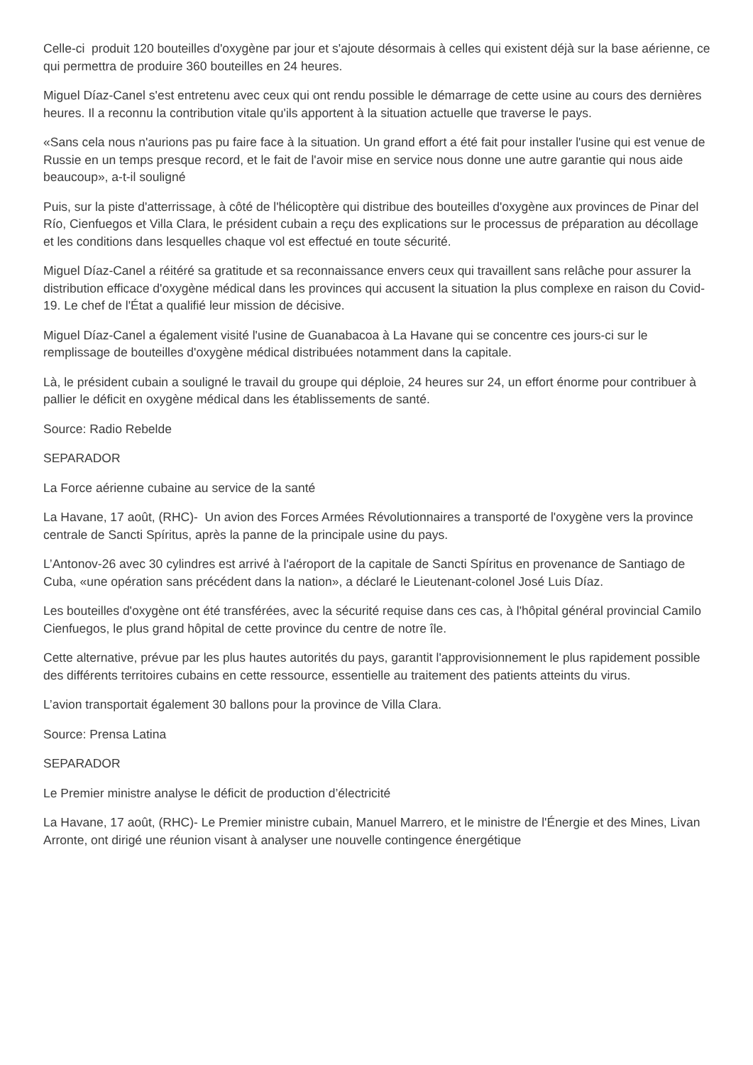Celle-ci produit 120 bouteilles d'oxygène par jour et s'ajoute désormais à celles qui existent déjà sur la base aérienne, ce qui permettra de produire 360 bouteilles en 24 heures.
Miguel Díaz-Canel s'est entretenu avec ceux qui ont rendu possible le démarrage de cette usine au cours des dernières heures. Il a reconnu la contribution vitale qu'ils apportent à la situation actuelle que traverse le pays.
«Sans cela nous n'aurions pas pu faire face à la situation. Un grand effort a été fait pour installer l'usine qui est venue de Russie en un temps presque record, et le fait de l'avoir mise en service nous donne une autre garantie qui nous aide beaucoup», a-t-il souligné
Puis, sur la piste d'atterrissage, à côté de l'hélicoptère qui distribue des bouteilles d'oxygène aux provinces de Pinar del Río, Cienfuegos et Villa Clara, le président cubain a reçu des explications sur le processus de préparation au décollage et les conditions dans lesquelles chaque vol est effectué en toute sécurité.
Miguel Díaz-Canel a réitéré sa gratitude et sa reconnaissance envers ceux qui travaillent sans relâche pour assurer la distribution efficace d'oxygène médical dans les provinces qui accusent la situation la plus complexe en raison du Covid-19. Le chef de l'État a qualifié leur mission de décisive.
Miguel Díaz-Canel a également visité l'usine de Guanabacoa à La Havane qui se concentre ces jours-ci sur le remplissage de bouteilles d'oxygène médical distribuées notamment dans la capitale.
Là, le président cubain a souligné le travail du groupe qui déploie, 24 heures sur 24, un effort énorme pour contribuer à pallier le déficit en oxygène médical dans les établissements de santé.
Source: Radio Rebelde
SEPARADOR
La Force aérienne cubaine au service de la santé
La Havane, 17 août, (RHC)- Un avion des Forces Armées Révolutionnaires a transporté de l'oxygène vers la province centrale de Sancti Spíritus, après la panne de la principale usine du pays.
L’Antonov-26 avec 30 cylindres est arrivé à l'aéroport de la capitale de Sancti Spíritus en provenance de Santiago de Cuba, «une opération sans précédent dans la nation», a déclaré le Lieutenant-colonel José Luis Díaz.
Les bouteilles d'oxygène ont été transférées, avec la sécurité requise dans ces cas, à l'hôpital général provincial Camilo Cienfuegos, le plus grand hôpital de cette province du centre de notre île.
Cette alternative, prévue par les plus hautes autorités du pays, garantit l'approvisionnement le plus rapidement possible des différents territoires cubains en cette ressource, essentielle au traitement des patients atteints du virus.
L’avion transportait également 30 ballons pour la province de Villa Clara.
Source: Prensa Latina
SEPARADOR
Le Premier ministre analyse le déficit de production d’électricité
La Havane, 17 août, (RHC)- Le Premier ministre cubain, Manuel Marrero, et le ministre de l'Énergie et des Mines, Livan Arronte, ont dirigé une réunion visant à analyser une nouvelle contingence énergétique